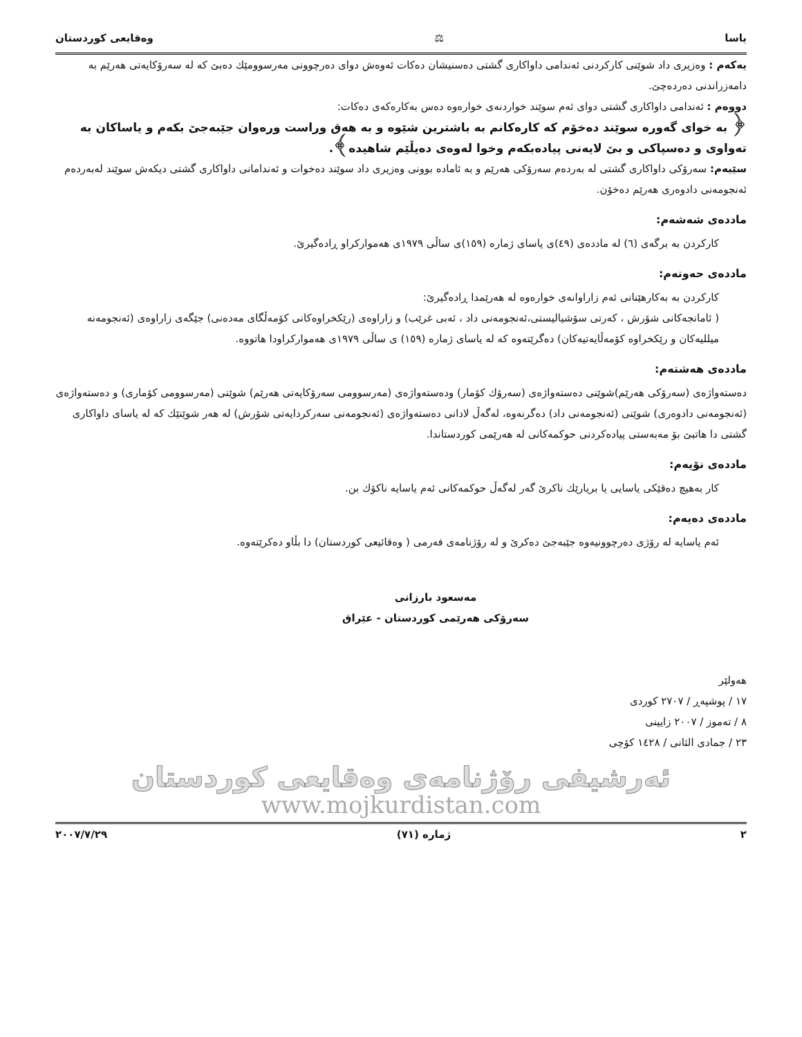یاسا ⚖ وەقایعی كوردستان
یەكەم : وەزیری داد شوێنی كاركردنی ئەندامی داواكاری گشتی دەسنیشان دەكات ئەوەش دوای دەرچوونی مەرسوومێك دەبێ كە لە سەرۆكایەتی هەرێم بە دامەزراندنی دەردەچێ.
دووەم : ئەندامی داواكاری گشتی دوای ئەم سوێند خواردنەی خوارەوە دەس بەكارەكەی دەكات:
﴿ بە خوای گەورە سوێند دەخۆم كە كارەكانم بە باشترین شێوە و بە هەق وراست ورەوان جێبەجێ بكەم و یاساكان بە تەواوی و دەسپاكی و بێ لایەنی پیادەبكەم وخوا لەوەی دەیڵێم شاهیدە﴾.
سێیەم: سەرۆكی داواكاری گشتی لە بەردەم سەرۆكی هەرێم و بە ئامادە بوونی وەزیری داد سوێند دەخوات و ئەندامانی داواكاری گشتی دیكەش سوێند لەبەردەم ئەنجومەنی دادوەری هەرێم دەخۆن.
ماددەی شەشەم:
كاركردن بە برگەی (٦) لە ماددەی (٤٩)ی یاسای ژمارە (١٥٩)ی ساڵی ١٩٧٩ی هەمواركراو ڕادەگیرێ.
ماددەی حەوتەم:
كاركردن بە بەكارهێنانی ئەم زاراوانەی خوارەوە لە هەرێمدا ڕادەگیرێ:
( ئامانجەكانی شۆرش ، كەرتی سۆشیالیستی،ئەنجومەنی داد ، ئەبی غرێب) و زاراوەی (رێكخراوەكانی كۆمەڵگای مەدەنی) جێگەی زاراوەی (ئەنجومەنە میللیەكان و رێكخراوە كۆمەڵایەتیەكان) دەگرێتەوە كە لە یاسای ژمارە (١٥٩) ی ساڵی ١٩٧٩ی هەمواركراودا هاتووە.
ماددەی هەشتەم:
دەستەواژەی (سەرۆكی هەرێم)شوێنی دەستەواژەی (سەرۆك كۆمار) ودەستەواژەی (مەرسوومی سەرۆكایەتی هەرێم) شوێنی (مەرسوومی كۆماری) و دەستەواژەی (ئەنجومەنی دادوەری) شوێنی (ئەنجومەنی داد) دەگرنەوە، لەگەڵ لادانی دەستەواژەی (ئەنجومەنی سەركردایەتی شۆرش) لە هەر شوێنێك كە لە یاسای داواكاری گشتی دا هاتبێ بۆ مەبەستی پیادەكردنی حوكمەكانی لە هەرێمی كوردستاندا.
ماددەی نۆیەم:
كار بەهیچ دەقێكی یاسایی یا بریارێك ناكرێ گەر لەگەڵ حوكمەكانی ئەم یاسایە ناكۆك بن.
ماددەی دەیەم:
ئەم یاسایە لە رۆژی دەرچوونیەوە جێبەجێ دەكرێ و لە رۆژنامەی فەرمی ( وەقائیعی كوردستان) دا بڵاو دەكرێتەوە.
مەسعود بارزانی
سەرۆكی هەرێمی كوردستان - عێراق
هەولێر
١٧ / پوشپەڕ / ٢٧٠٧ كوردی
٨ / تەموز / ٢٠٠٧ زایینی
٢٣ / جمادی الثانی / ١٤٢٨ كۆچی
ئەرشیفی رۆژنامەی وەقایعی كوردستان
www.mojkurdistan.com
٢ ژمارە (٧١) ٢٠٠٧/٧/٢٩